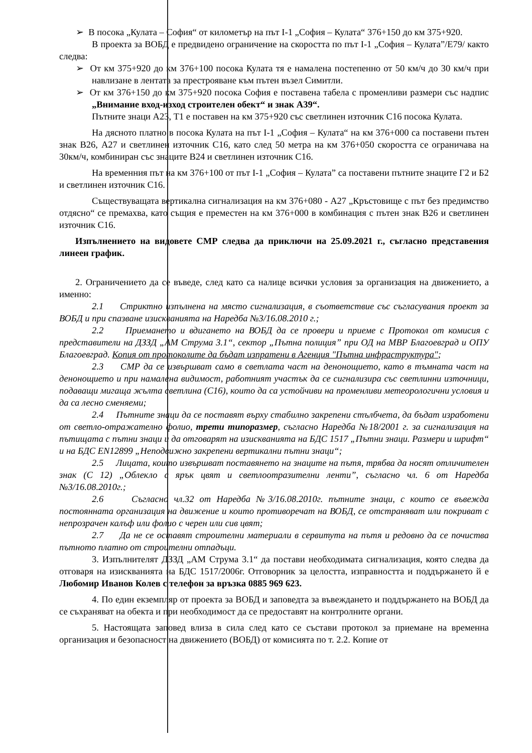➢ В посока „Кулата – София“ от километър на път I-1 „София – Кулата“ 376+150 до км 375+920.
В проекта за ВОБД е предвидено ограничение на скоростта по път I-1 „София – Кулата”/Е79/ както следва:
➢ От км 375+920 до км 376+100 посока Кулата тя е намалена постепенно от 50 км/ч до 30 км/ч при навлизане в лентата за престрояване към пътен възел Симитли.
➢ От км 376+150 до км 375+920 посока София е поставена табела с променливи размери със надпис „Внимание вход-изход строителен обект“ и знак А39“.
Пътните знаци А23, Т1 е поставен на км 375+920 със светлинен източник С16 посока Кулата.
На дясното платно в посока Кулата на път I-1 „София – Кулата“ на км 376+000 са поставени пътен знак В26, А27 и светлинен източник С16, като след 50 метра на км 376+050 скоростта се ограничава на 30км/ч, комбиниран със знаците В24 и светлинен източник С16.
На временния път на км 376+100 от път I-1 „София – Кулата” са поставени пътните знаците Г2 и Б2 и светлинен източник С16.
Съществуващата вертикална сигнализация на км 376+080 - А27 „Кръстовище с път без предимство отдясно“ се премахва, като същия е преместен на км 376+000 в комбинация с пътен знак В26 и светлинен източник С16.
Изпълнението на видовете СМР следва да приключи на 25.09.2021 г., съгласно представения линеен график.
2. Ограничението да се въведе, след като са налице всички условия за организация на движението, а именно:
2.1 Стриктно изпълнена на място сигнализация, в съответствие със съгласувания проект за ВОБД и при спазване изискванията на Наредба №3/16.08.2010 г.;
2.2 Приемането и вдигането на ВОБД да се провери и приеме с Протокол от комисия с представители на ДЗЗД „АМ Струма 3.1“, сектор „Пътна полиция” при ОД на МВР Благоевград и ОПУ Благоевград. Копия от протоколите да бъдат изпратени в Агенция "Пътна инфраструктура";
2.3 СМР да се извършват само в светлата част на денонощието, като в тъмната част на денонощието и при намалена видимост, работният участък да се сигнализира със светлинни източници, подаващи мигаща жълта светлина (С16), които да са устойчиви на променливи метеорологични условия и да са лесно сменяеми;
2.4 Пътните знаци да се поставят върху стабилно закрепени стълбчета, да бъдат изработени от светло-отражателно фолио, трети типоразмер, съгласно Наредба №18/2001 г. за сигнализация на пътищата с пътни знаци и да отговарят на изискванията на БДС 1517 „Пътни знаци. Размери и шрифт“ и на БДС EN12899 „Неподвижно закрепени вертикални пътни знаци“;
2.5 Лицата, които извършват поставянето на знаците на пътя, трябва да носят отличителен знак (С 12) „Облекло с ярък цвят и светлоотразителни ленти”, съгласно чл. 6 от Наредба №3/16.08.2010г.;
2.6 Съгласно чл.32 от Наредба №3/16.08.2010г. пътните знаци, с които се въвежда постоянната организация на движение и които противоречат на ВОБД, се отстраняват или покриват с непрозрачен калъф или фолио с черен или сив цвят;
2.7 Да не се оставят строителни материали в сервитута на пътя и редовно да се почиства пътното платно от строителни отпадъци.
3. Изпълнителят ДЗЗД „АМ Струма 3.1“ да постави необходимата сигнализация, която следва да отговаря на изискванията на БДС 1517/2006г. Отговорник за целостта, изправността и поддържането й е Любомир Иванов Колев с телефон за връзка 0885 969 623.
4. По един екземпляр от проекта за ВОБД и заповедта за въвеждането и поддържането на ВОБД да се съхраняват на обекта и при необходимост да се предоставят на контролните органи.
5. Настоящата заповед влиза в сила след като се състави протокол за приемане на временна организация и безопасност на движението (ВОБД) от комисията по т. 2.2. Копие от